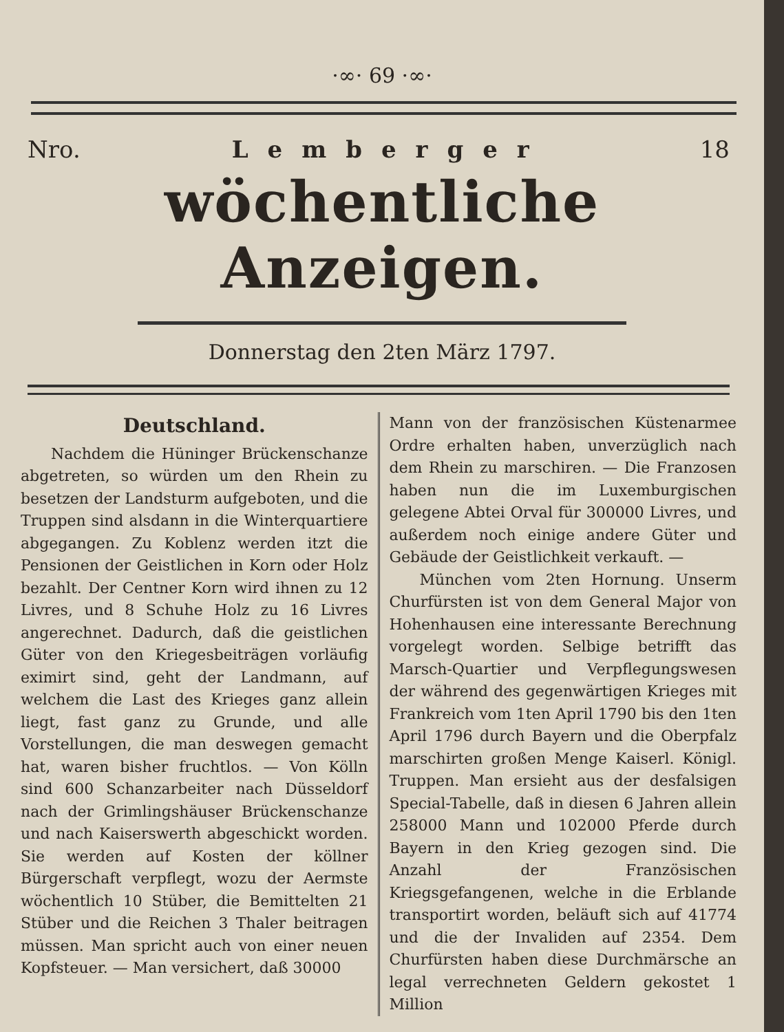·∞· 69 ·∞·
Nro. Lemberger 18
wöchentliche Anzeigen.
Donnerstag den 2ten März 1797.
Deutschland.
Nachdem die Hüninger Brückenschanze abgetreten, so würden um den Rhein zu besetzen der Landsturm aufgeboten, und die Truppen sind alsdann in die Winterquartiere abgegangen. Zu Koblenz werden itzt die Pensionen der Geistlichen in Korn oder Holz bezahlt. Der Centner Korn wird ihnen zu 12 Livres, und 8 Schuhe Holz zu 16 Livres angerechnet. Dadurch, daß die geistlichen Güter von den Kriegesbeiträgen vorläufig eximirt sind, geht der Landmann, auf welchem die Last des Krieges ganz allein liegt, fast ganz zu Grunde, und alle Vorstellungen, die man deswegen gemacht hat, waren bisher fruchtlos. — Von Kölln sind 600 Schanzarbeiter nach Düsseldorf nach der Grimlingshäuser Brückenschanze und nach Kaiserswerth abgeschickt worden. Sie werden auf Kosten der köllner Bürgerschaft verpflegt, wozu der Aermste wöchentlich 10 Stüber, die Bemittelten 21 Stüber und die Reichen 3 Thaler beitragen müssen. Man spricht auch von einer neuen Kopfsteuer. — Man versichert, daß 30000
Mann von der französischen Küstenarmee Ordre erhalten haben, unverzüglich nach dem Rhein zu marschiren. — Die Franzosen haben nun die im Luxemburgischen gelegene Abtei Orval für 300000 Livres, und außerdem noch einige andere Güter und Gebäude der Geistlichkeit verkauft. —
München vom 2ten Hornung. Unserm Churfürsten ist von dem General Major von Hohenhausen eine interessante Berechnung vorgelegt worden. Selbige betrifft das Marsch-Quartier und Verpflegungswesen der während des gegenwärtigen Krieges mit Frankreich vom 1ten April 1790 bis den 1ten April 1796 durch Bayern und die Oberpfalz marschirten großen Menge Kaiserl. Königl. Truppen. Man ersieht aus der desfalsigen Special-Tabelle, daß in diesen 6 Jahren allein 258000 Mann und 102000 Pferde durch Bayern in den Krieg gezogen sind. Die Anzahl der Französischen Kriegsgefangenen, welche in die Erblande transportirt worden, beläuft sich auf 41774 und die der Invaliden auf 2354. Dem Churfürsten haben diese Durchmärsche an legal verrechneten Geldern gekostet 1 Million